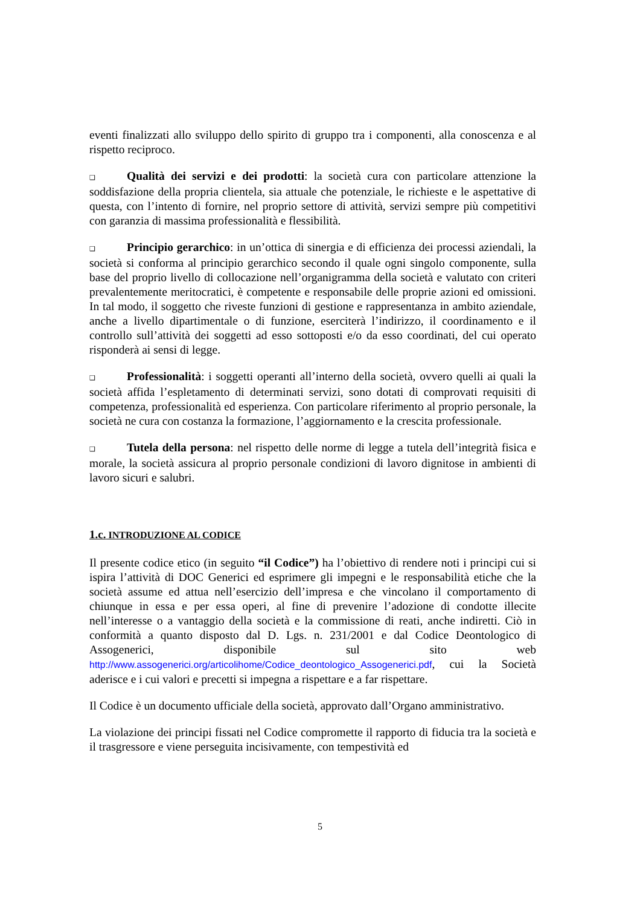eventi finalizzati allo sviluppo dello spirito di gruppo tra i componenti, alla conoscenza e al rispetto reciproco.
❑ Qualità dei servizi e dei prodotti: la società cura con particolare attenzione la soddisfazione della propria clientela, sia attuale che potenziale, le richieste e le aspettative di questa, con l’intento di fornire, nel proprio settore di attività, servizi sempre più competitivi con garanzia di massima professionalità e flessibilità.
❑ Principio gerarchico: in un’ottica di sinergia e di efficienza dei processi aziendali, la società si conforma al principio gerarchico secondo il quale ogni singolo componente, sulla base del proprio livello di collocazione nell’organigramma della società e valutato con criteri prevalentemente meritocratici, è competente e responsabile delle proprie azioni ed omissioni. In tal modo, il soggetto che riveste funzioni di gestione e rappresentanza in ambito aziendale, anche a livello dipartimentale o di funzione, eserciterà l’indirizzo, il coordinamento e il controllo sull’attività dei soggetti ad esso sottoposti e/o da esso coordinati, del cui operato risponderà ai sensi di legge.
❑ Professionalità: i soggetti operanti all’interno della società, ovvero quelli ai quali la società affida l’espletamento di determinati servizi, sono dotati di comprovati requisiti di competenza, professionalità ed esperienza. Con particolare riferimento al proprio personale, la società ne cura con costanza la formazione, l’aggiornamento e la crescita professionale.
❑ Tutela della persona: nel rispetto delle norme di legge a tutela dell’integrità fisica e morale, la società assicura al proprio personale condizioni di lavoro dignitose in ambienti di lavoro sicuri e salubri.
1.c. INTRODUZIONE AL CODICE
Il presente codice etico (in seguito “il Codice”) ha l’obiettivo di rendere noti i principi cui si ispira l’attività di DOC Generici ed esprimere gli impegni e le responsabilità etiche che la società assume ed attua nell’esercizio dell’impresa e che vincolano il comportamento di chiunque in essa e per essa operi, al fine di prevenire l’adozione di condotte illecite nell’interesse o a vantaggio della società e la commissione di reati, anche indiretti. Ciò in conformità a quanto disposto dal D. Lgs. n. 231/2001 e dal Codice Deontologico di Assogenerici, disponibile sul sito web http://www.assogenerici.org/articolihome/Codice_deontologico_Assogenerici.pdf, cui la Società aderisce e i cui valori e precetti si impegna a rispettare e a far rispettare.
Il Codice è un documento ufficiale della società, approvato dall’Organo amministrativo.
La violazione dei principi fissati nel Codice compromette il rapporto di fiducia tra la società e il trasgressore e viene perseguita incisivamente, con tempestività ed
5